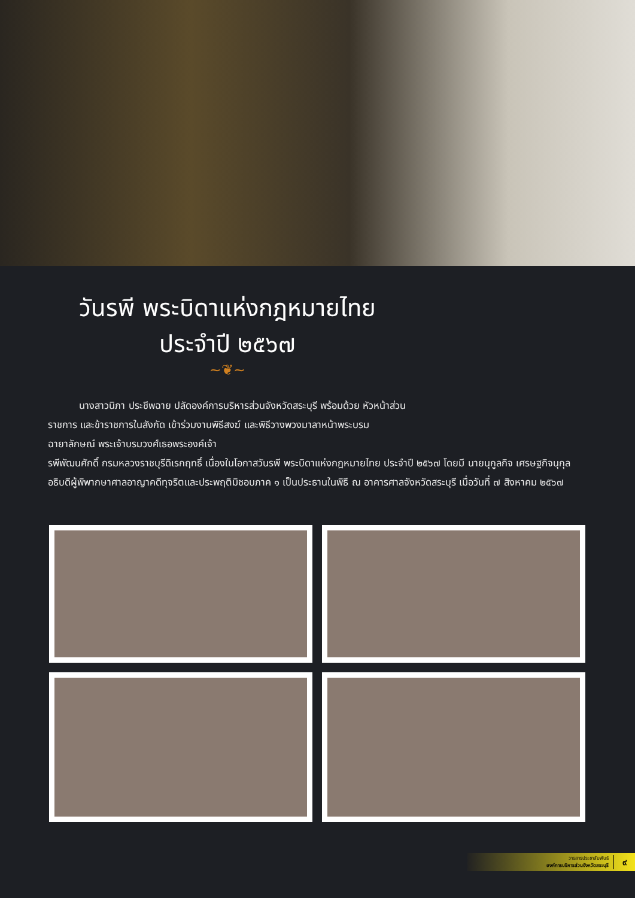วันรพี พระบิดาแห่งกฎหมายไทย
ประจำปี ๒๕๖๗
~❦~
นางสาวนิภา ประชีพฉาย ปลัดองค์การบริหารส่วนจังหวัดสระบุรี พร้อมด้วย หัวหน้าส่วนราชการ และข้าราชการในสังกัด เข้าร่วมงานพิธีสงฆ์ และพิธีวางพวงมาลาหน้าพระบรมฉายาลักษณ์ พระเจ้าบรมวงศ์เธอพระองค์เจ้า
รพีพัฒนศักดิ์ กรมหลวงราชบุรีดิเรกฤทธิ์ เนื่องในโอกาสวันรพี พระบิดาแห่งกฎหมายไทย ประจำปี ๒๕๖๗ โดยมี นายนุกูลกิจ เศรษฐกิจนุกุล อธิบดีผู้พิพากษาศาลอาญาคดีทุจริตและประพฤติมิชอบภาค ๑ เป็นประธานในพิธี ณ อาคารศาลจังหวัดสระบุรี เมื่อวันที่ ๗ สิงหาคม ๒๕๖๗
วารสารประชาสัมพันธ์
องค์การบริหารส่วนจังหวัดสระบุรี ๙